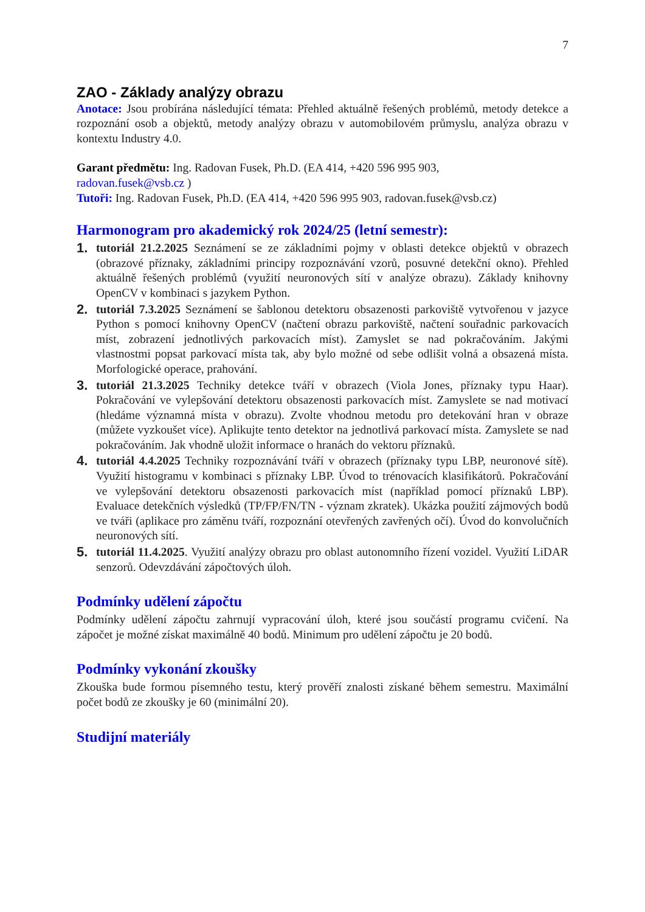7
ZAO - Základy analýzy obrazu
Anotace: Jsou probírána následující témata: Přehled aktuálně řešených problémů, metody detekce a rozpoznání osob a objektů, metody analýzy obrazu v automobilovém průmyslu, analýza obrazu v kontextu Industry 4.0.
Garant předmětu: Ing. Radovan Fusek, Ph.D. (EA 414, +420 596 995 903,
radovan.fusek@vsb.cz )
Tutoři: Ing. Radovan Fusek, Ph.D. (EA 414, +420 596 995 903, radovan.fusek@vsb.cz)
Harmonogram pro akademický rok 2024/25 (letní semestr):
1. tutoriál 21.2.2025 Seznámení se ze základními pojmy v oblasti detekce objektů v obrazech (obrazové příznaky, základními principy rozpoznávání vzorů, posuvné detekční okno). Přehled aktuálně řešených problémů (využití neuronových sítí v analýze obrazu). Základy knihovny OpenCV v kombinaci s jazykem Python.
2. tutoriál 7.3.2025 Seznámení se šablonou detektoru obsazenosti parkoviště vytvořenou v jazyce Python s pomocí knihovny OpenCV (načtení obrazu parkoviště, načtení souřadnic parkovacích míst, zobrazení jednotlivých parkovacích míst). Zamyslet se nad pokračováním. Jakými vlastnostmi popsat parkovací místa tak, aby bylo možné od sebe odlišit volná a obsazená místa. Morfologické operace, prahování.
3. tutoriál 21.3.2025 Techniky detekce tváří v obrazech (Viola Jones, příznaky typu Haar). Pokračování ve vylepšování detektoru obsazenosti parkovacích míst. Zamyslete se nad motivací (hledáme významná místa v obrazu). Zvolte vhodnou metodu pro detekování hran v obraze (můžete vyzkoušet více). Aplikujte tento detektor na jednotlivá parkovací místa. Zamyslete se nad pokračováním. Jak vhodně uložit informace o hranách do vektoru příznaků.
4. tutoriál 4.4.2025 Techniky rozpoznávání tváří v obrazech (příznaky typu LBP, neuronové sítě). Využití histogramu v kombinaci s příznaky LBP. Úvod to trénovacích klasifikátorů. Pokračování ve vylepšování detektoru obsazenosti parkovacích míst (například pomocí příznaků LBP). Evaluace detekčních výsledků (TP/FP/FN/TN - význam zkratek). Ukázka použití zájmových bodů ve tváři (aplikace pro záměnu tváří, rozpoznání otevřených zavřených očí). Úvod do konvolučních neuronových sítí.
5. tutoriál 11.4.2025. Využití analýzy obrazu pro oblast autonomního řízení vozidel. Využití LiDAR senzorů. Odevzdávání zápočtových úloh.
Podmínky udělení zápočtu
Podmínky udělení zápočtu zahrnují vypracování úloh, které jsou součástí programu cvičení. Na zápočet je možné získat maximálně 40 bodů. Minimum pro udělení zápočtu je 20 bodů.
Podmínky vykonání zkoušky
Zkouška bude formou písemného testu, který prověří znalosti získané během semestru. Maximální počet bodů ze zkoušky je 60 (minimální 20).
Studijní materiály